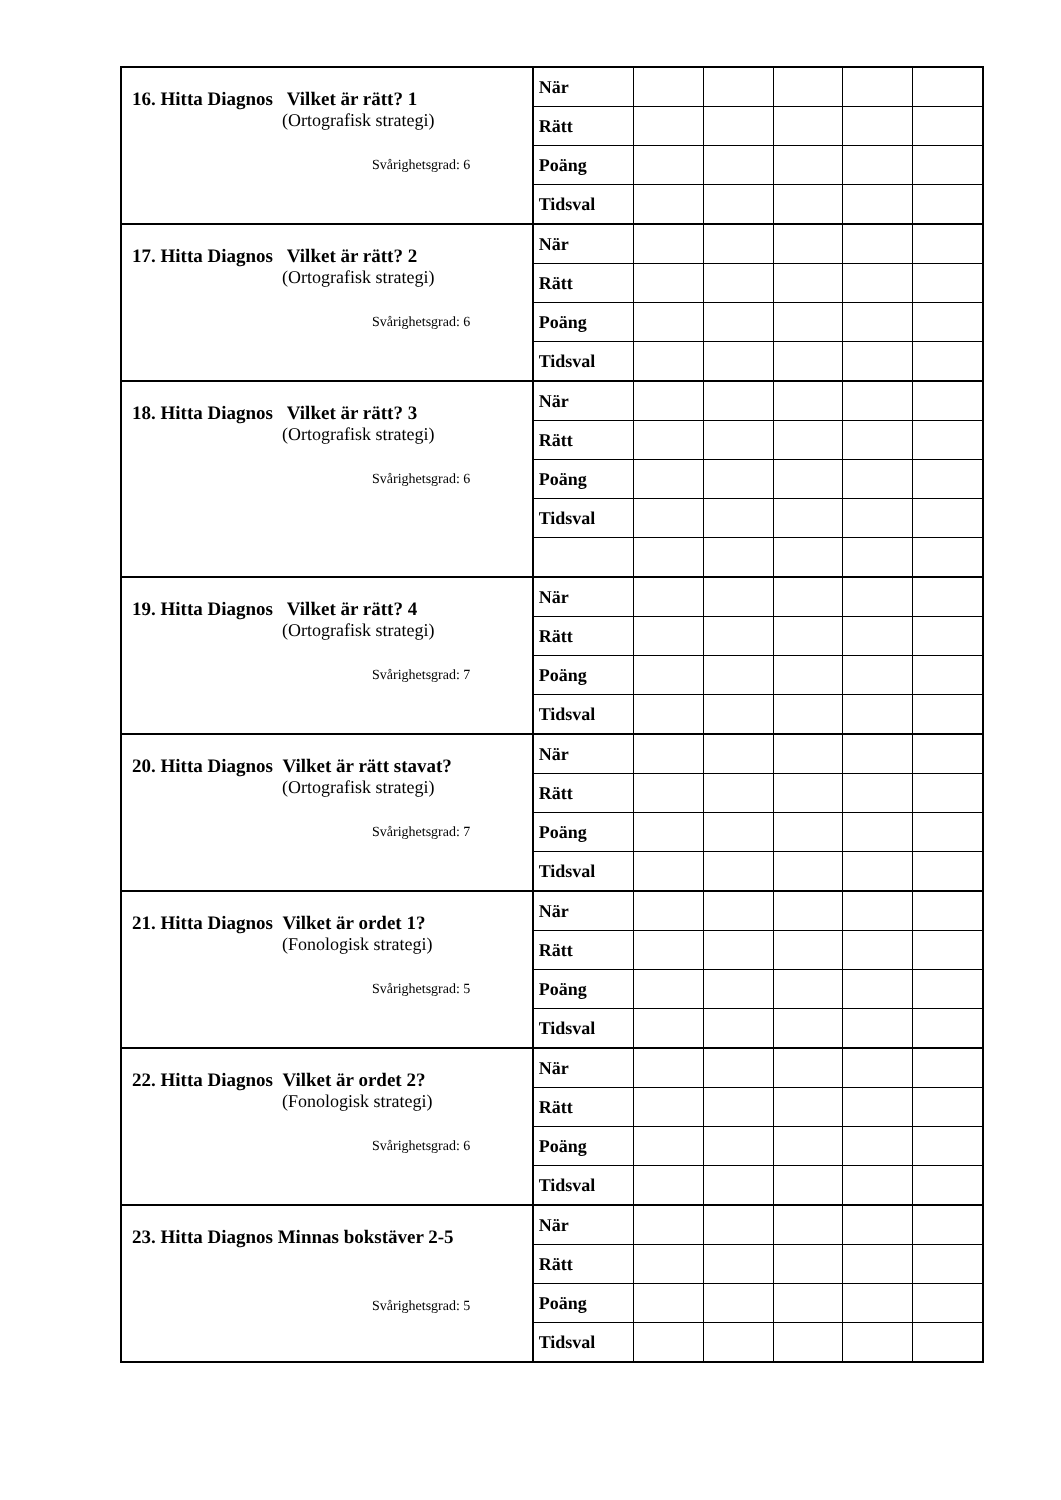| 16. Hitta Diagnos Vilket är rätt? 1 (Ortografisk strategi) Svårighetsgrad: 6 | När | | | | | |
| | Rätt | | | | | |
| | Poäng | | | | | |
| | Tidsval | | | | | |
| 17. Hitta Diagnos Vilket är rätt? 2 (Ortografisk strategi) Svårighetsgrad: 6 | När | | | | | |
| | Rätt | | | | | |
| | Poäng | | | | | |
| | Tidsval | | | | | |
| 18. Hitta Diagnos Vilket är rätt? 3 (Ortografisk strategi) Svårighetsgrad: 6 | När | | | | | |
| | Rätt | | | | | |
| | Poäng | | | | | |
| | Tidsval | | | | | |
| 19. Hitta Diagnos Vilket är rätt? 4 (Ortografisk strategi) Svårighetsgrad: 7 | När | | | | | |
| | Rätt | | | | | |
| | Poäng | | | | | |
| | Tidsval | | | | | |
| 20. Hitta Diagnos Vilket är rätt stavat? (Ortografisk strategi) Svårighetsgrad: 7 | När | | | | | |
| | Rätt | | | | | |
| | Poäng | | | | | |
| | Tidsval | | | | | |
| 21. Hitta Diagnos Vilket är ordet 1? (Fonologisk strategi) Svårighetsgrad: 5 | När | | | | | |
| | Rätt | | | | | |
| | Poäng | | | | | |
| | Tidsval | | | | | |
| 22. Hitta Diagnos Vilket är ordet 2? (Fonologisk strategi) Svårighetsgrad: 6 | När | | | | | |
| | Rätt | | | | | |
| | Poäng | | | | | |
| | Tidsval | | | | | |
| 23. Hitta Diagnos Minnas bokstäver 2-5 Svårighetsgrad: 5 | När | | | | | |
| | Rätt | | | | | |
| | Poäng | | | | | |
| | Tidsval | | | | | |